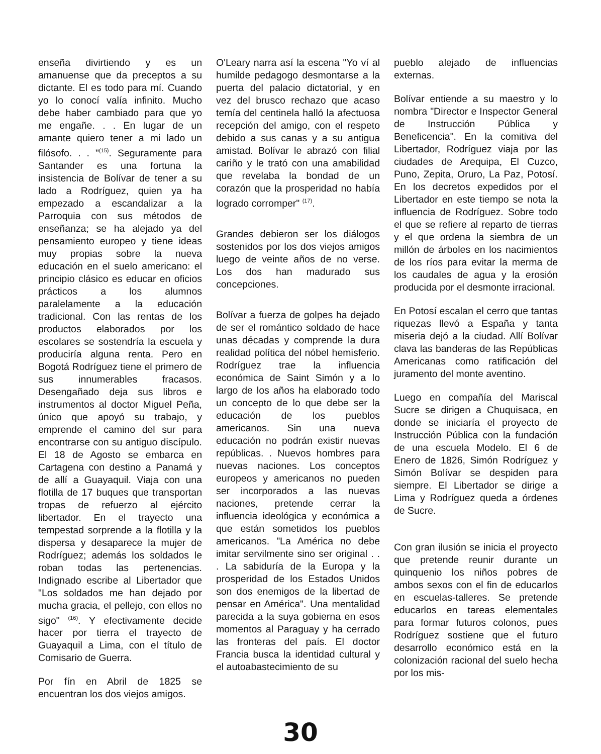enseña divirtiendo y es un amanuense que da preceptos a su dictante. El es todo para mí. Cuando yo lo conocí valía infinito. Mucho debe haber cambiado para que yo me engañe. . . En lugar de un amante quiero tener a mi lado un filósofo. . . "<sup>(15)</sup>. Seguramente para Santander es una fortuna la insistencia de Bolívar de tener a su lado a Rodríguez, quien ya ha empezado a escandalizar a la Parroquia con sus métodos de enseñanza; se ha alejado ya del pensamiento europeo y tiene ideas muy propias sobre la nueva educación en el suelo americano: el principio clásico es educar en oficios prácticos a los alumnos paralelamente a la educación tradicional. Con las rentas de los productos elaborados por los escolares se sostendría la escuela y produciría alguna renta. Pero en Bogotá Rodríguez tiene el primero de sus innumerables fracasos. Desengañado deja sus libros e instrumentos al doctor Miguel Peña, único que apoyó su trabajo, y emprende el camino del sur para encontrarse con su antiguo discípulo. El 18 de Agosto se embarca en Cartagena con destino a Panamá y de allí a Guayaquil. Viaja con una flotilla de 17 buques que transportan tropas de refuerzo al ejército libertador. En el trayecto una tempestad sorprende a la flotilla y la dispersa y desaparece la mujer de Rodríguez; además los soldados le roban todas las pertenencias. Indignado escribe al Libertador que "Los soldados me han dejado por mucha gracia, el pellejo, con ellos no sigo" <sup>(16)</sup>. Y efectivamente decide hacer por tierra el trayecto de Guayaquil a Lima, con el título de Comisario de Guerra.
Por fín en Abril de 1825 se encuentran los dos viejos amigos.
O'Leary narra así la escena "Yo ví al humilde pedagogo desmontarse a la puerta del palacio dictatorial, y en vez del brusco rechazo que acaso temía del centinela halló la afectuosa recepción del amigo, con el respeto debido a sus canas y a su antigua amistad. Bolívar le abrazó con filial cariño y le trató con una amabilidad que revelaba la bondad de un corazón que la prosperidad no había logrado corromper" <sup>(17)</sup>.
Grandes debieron ser los diálogos sostenidos por los dos viejos amigos luego de veinte años de no verse. Los dos han madurado sus concepciones.
Bolívar a fuerza de golpes ha dejado de ser el romántico soldado de hace unas décadas y comprende la dura realidad política del nóbel hemisferio. Rodríguez trae la influencia económica de Saint Simón y a lo largo de los años ha elaborado todo un concepto de lo que debe ser la educación de los pueblos americanos. Sin una nueva educación no podrán existir nuevas repúblicas. . Nuevos hombres para nuevas naciones. Los conceptos europeos y americanos no pueden ser incorporados a las nuevas naciones, pretende cerrar la influencia ideológica y económica a que están sometidos los pueblos americanos. "La América no debe imitar servilmente sino ser original . . . La sabiduría de la Europa y la prosperidad de los Estados Unidos son dos enemigos de la libertad de pensar en América". Una mentalidad parecida a la suya gobierna en esos momentos al Paraguay y ha cerrado las fronteras del país. El doctor Francia busca la identidad cultural y el autoabastecimiento de su
pueblo alejado de influencias externas.
Bolívar entiende a su maestro y lo nombra "Director e Inspector General de Instrucción Pública y Beneficencia". En la comitiva del Libertador, Rodríguez viaja por las ciudades de Arequipa, El Cuzco, Puno, Zepita, Oruro, La Paz, Potosí. En los decretos expedidos por el Libertador en este tiempo se nota la influencia de Rodríguez. Sobre todo el que se refiere al reparto de tierras y el que ordena la siembra de un millón de árboles en los nacimientos de los ríos para evitar la merma de los caudales de agua y la erosión producida por el desmonte irracional.
En Potosí escalan el cerro que tantas riquezas llevó a España y tanta miseria dejó a la ciudad. Allí Bolívar clava las banderas de las Repúblicas Americanas como ratificación del juramento del monte aventino.
Luego en compañía del Mariscal Sucre se dirigen a Chuquisaca, en donde se iniciaría el proyecto de Instrucción Pública con la fundación de una escuela Modelo. El 6 de Enero de 1826, Simón Rodríguez y Simón Bolívar se despiden para siempre. El Libertador se dirige a Lima y Rodríguez queda a órdenes de Sucre.
Con gran ilusión se inicia el proyecto que pretende reunir durante un quinquenio los niños pobres de ambos sexos con el fin de educarlos en escuelas-talleres. Se pretende educarlos en tareas elementales para formar futuros colonos, pues Rodríguez sostiene que el futuro desarrollo económico está en la colonización racional del suelo hecha por los mis-
30